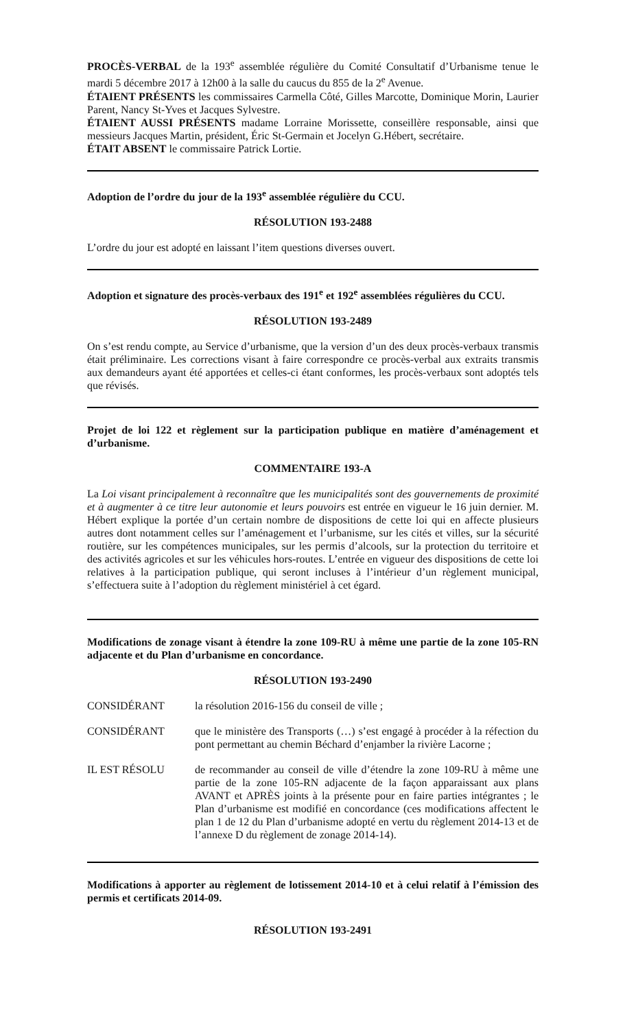PROCÈS-VERBAL de la 193<sup>e</sup> assemblée régulière du Comité Consultatif d’Urbanisme tenue le mardi 5 décembre 2017 à 12h00 à la salle du caucus du 855 de la 2<sup>e</sup> Avenue.
ÉTAIENT PRÉSENTS les commissaires Carmella Côté, Gilles Marcotte, Dominique Morin, Laurier Parent, Nancy St-Yves et Jacques Sylvestre.
ÉTAIENT AUSSI PRÉSENTS madame Lorraine Morissette, conseillère responsable, ainsi que messieurs Jacques Martin, président, Éric St-Germain et Jocelyn G.Hébert, secrétaire.
ÉTAIT ABSENT le commissaire Patrick Lortie.
Adoption de l’ordre du jour de la 193<sup>e</sup> assemblée régulière du CCU.
RÉSOLUTION 193-2488
L’ordre du jour est adopté en laissant l’item questions diverses ouvert.
Adoption et signature des procès-verbaux des 191<sup>e</sup> et 192<sup>e</sup> assemblées régulières du CCU.
RÉSOLUTION 193-2489
On s’est rendu compte, au Service d’urbanisme, que la version d’un des deux procès-verbaux transmis était préliminaire. Les corrections visant à faire correspondre ce procès-verbal aux extraits transmis aux demandeurs ayant été apportées et celles-ci étant conformes, les procès-verbaux sont adoptés tels que révisés.
Projet de loi 122 et règlement sur la participation publique en matière d’aménagement et d’urbanisme.
COMMENTAIRE 193-A
La Loi visant principalement à reconnaître que les municipalités sont des gouvernements de proximité et à augmenter à ce titre leur autonomie et leurs pouvoirs est entrée en vigueur le 16 juin dernier. M. Hébert explique la portée d’un certain nombre de dispositions de cette loi qui en affecte plusieurs autres dont notamment celles sur l’aménagement et l’urbanisme, sur les cités et villes, sur la sécurité routière, sur les compétences municipales, sur les permis d’alcools, sur la protection du territoire et des activités agricoles et sur les véhicules hors-routes. L’entrée en vigueur des dispositions de cette loi relatives à la participation publique, qui seront incluses à l’intérieur d’un règlement municipal, s’effectuera suite à l’adoption du règlement ministériel à cet égard.
Modifications de zonage visant à étendre la zone 109-RU à même une partie de la zone 105-RN adjacente et du Plan d’urbanisme en concordance.
RÉSOLUTION 193-2490
CONSIDÉRANT la résolution 2016-156 du conseil de ville ;
CONSIDÉRANT que le ministère des Transports (…) s’est engagé à procéder à la réfection du pont permettant au chemin Béchard d’enjamber la rivière Lacorne ;
IL EST RÉSOLU de recommander au conseil de ville d’étendre la zone 109-RU à même une partie de la zone 105-RN adjacente de la façon apparaissant aux plans AVANT et APRÈS joints à la présente pour en faire parties intégrantes ; le Plan d’urbanisme est modifié en concordance (ces modifications affectent le plan 1 de 12 du Plan d’urbanisme adopté en vertu du règlement 2014-13 et de l’annexe D du règlement de zonage 2014-14).
Modifications à apporter au règlement de lotissement 2014-10 et à celui relatif à l’émission des permis et certificats 2014-09.
RÉSOLUTION 193-2491